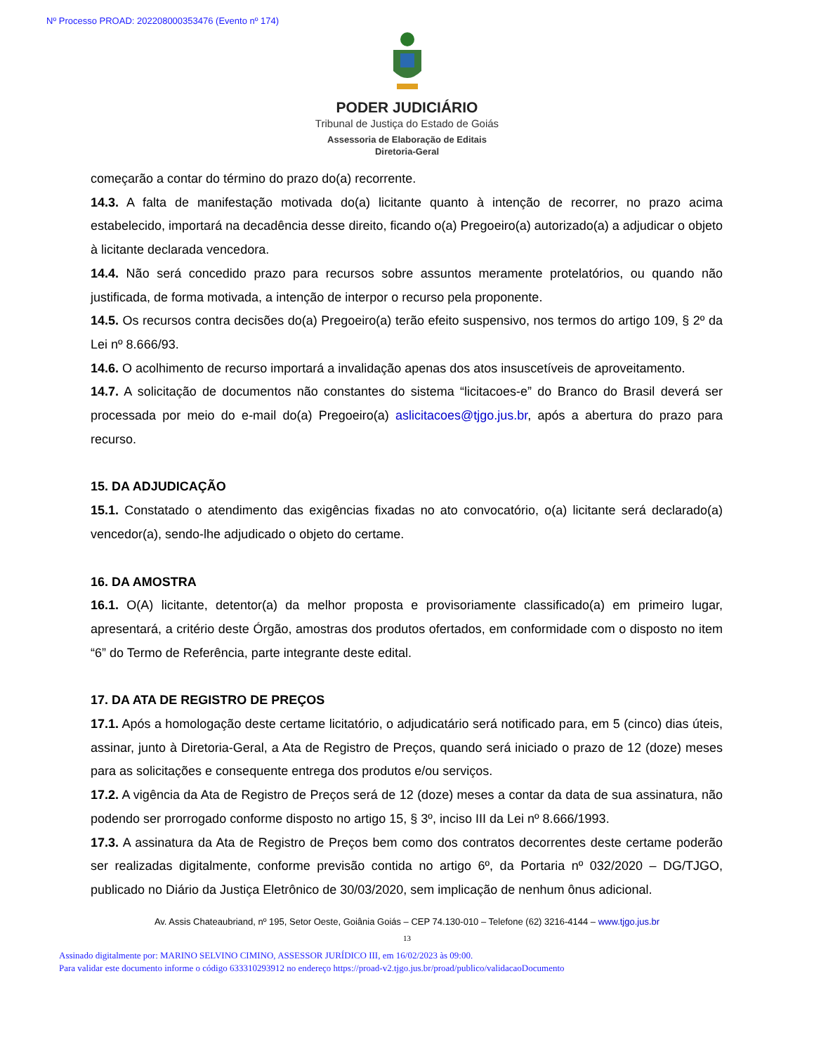Nº Processo PROAD: 202208000353476 (Evento nº 174)
PODER JUDICIÁRIO
Tribunal de Justiça do Estado de Goiás
Assessoria de Elaboração de Editais
Diretoria-Geral
começarão a contar do término do prazo do(a) recorrente.
14.3. A falta de manifestação motivada do(a) licitante quanto à intenção de recorrer, no prazo acima estabelecido, importará na decadência desse direito, ficando o(a) Pregoeiro(a) autorizado(a) a adjudicar o objeto à licitante declarada vencedora.
14.4. Não será concedido prazo para recursos sobre assuntos meramente protelatórios, ou quando não justificada, de forma motivada, a intenção de interpor o recurso pela proponente.
14.5. Os recursos contra decisões do(a) Pregoeiro(a) terão efeito suspensivo, nos termos do artigo 109, § 2º da Lei nº 8.666/93.
14.6. O acolhimento de recurso importará a invalidação apenas dos atos insuscetíveis de aproveitamento.
14.7. A solicitação de documentos não constantes do sistema “licitacoes-e” do Branco do Brasil deverá ser processada por meio do e-mail do(a) Pregoeiro(a) aslicitacoes@tjgo.jus.br, após a abertura do prazo para recurso.
15. DA ADJUDICAÇÃO
15.1. Constatado o atendimento das exigências fixadas no ato convocatório, o(a) licitante será declarado(a) vencedor(a), sendo-lhe adjudicado o objeto do certame.
16. DA AMOSTRA
16.1. O(A) licitante, detentor(a) da melhor proposta e provisoriamente classificado(a) em primeiro lugar, apresentará, a critério deste Órgão, amostras dos produtos ofertados, em conformidade com o disposto no item “6” do Termo de Referência, parte integrante deste edital.
17. DA ATA DE REGISTRO DE PREÇOS
17.1. Após a homologação deste certame licitatório, o adjudicatário será notificado para, em 5 (cinco) dias úteis, assinar, junto à Diretoria-Geral, a Ata de Registro de Preços, quando será iniciado o prazo de 12 (doze) meses para as solicitações e consequente entrega dos produtos e/ou serviços.
17.2. A vigência da Ata de Registro de Preços será de 12 (doze) meses a contar da data de sua assinatura, não podendo ser prorrogado conforme disposto no artigo 15, § 3º, inciso III da Lei nº 8.666/1993.
17.3. A assinatura da Ata de Registro de Preços bem como dos contratos decorrentes deste certame poderão ser realizadas digitalmente, conforme previsão contida no artigo 6º, da Portaria nº 032/2020 – DG/TJGO, publicado no Diário da Justiça Eletrônico de 30/03/2020, sem implicação de nenhum ônus adicional.
Av. Assis Chateaubriand, nº 195, Setor Oeste, Goiânia Goiás – CEP 74.130-010 – Telefone (62) 3216-4144 – www.tjgo.jus.br
13
Assinado digitalmente por: MARINO SELVINO CIMINO, ASSESSOR JURÍDICO III, em 16/02/2023 às 09:00.
Para validar este documento informe o código 633310293912 no endereço https://proad-v2.tjgo.jus.br/proad/publico/validacaoDocumento